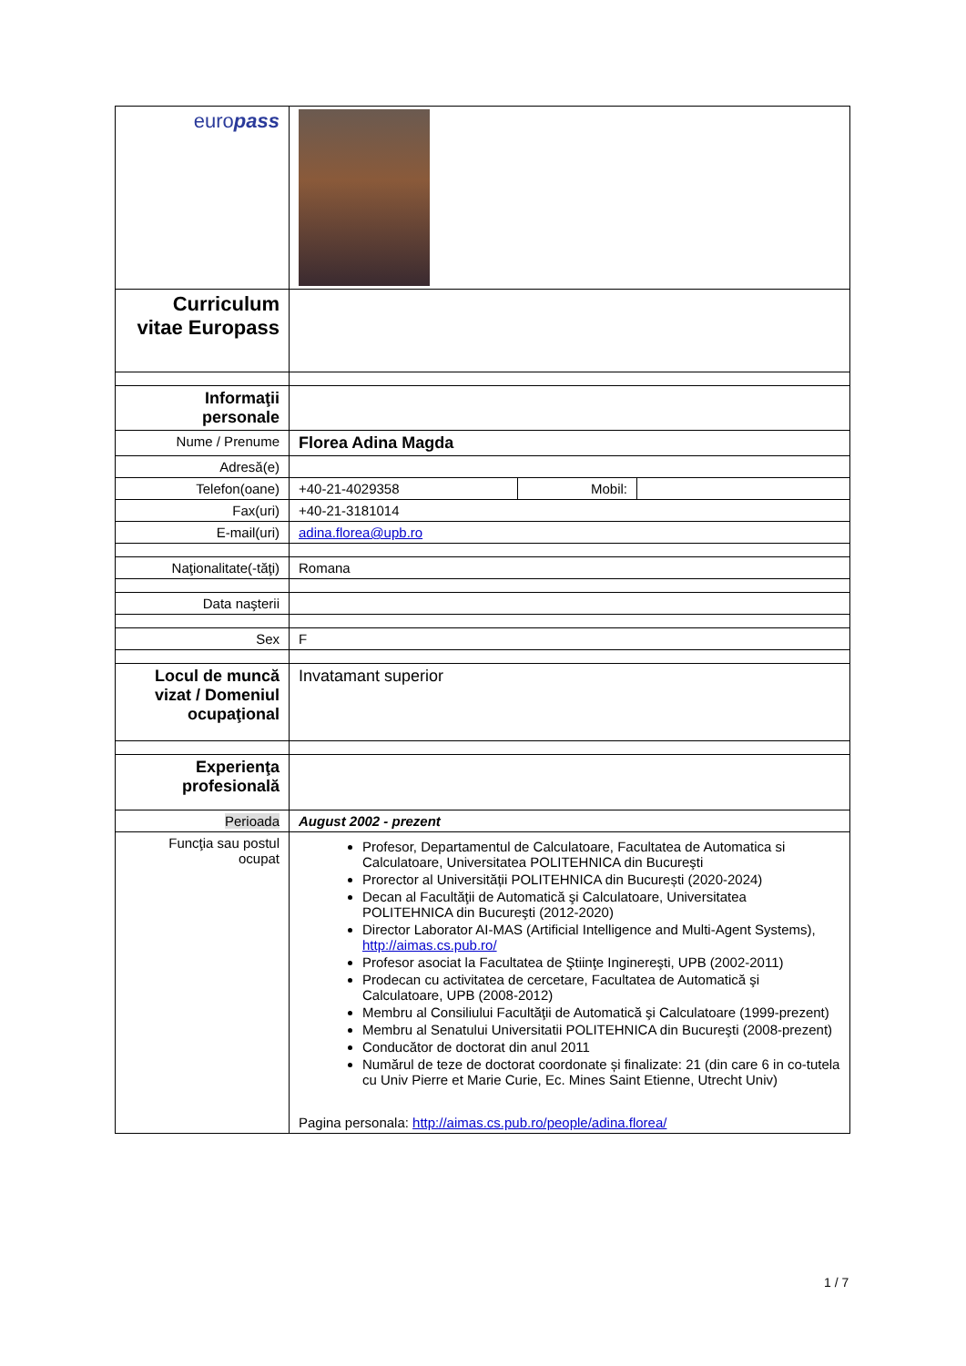| euro pass | |
| Curriculum vitae Europass | |
| Informaţii personale | |
| Nume / Prenume | Florea Adina Magda |
| Adresă(e) | |
| Telefon(oane) | / +40-21-4029358 / Mobil: / / |
| Fax(uri) | +40-21-3181014 |
| E-mail(uri) | adina.florea@upb.ro |
| Naţionalitate(-tăţi) | Romana |
| Data naşterii | |
| Sex | F |
| Locul de muncă vizat / Domeniul ocupaţional | Invatamant superior |
| Experienţa profesională | |
| Perioada | August 2002 - prezent |
| Funcţia sau postul ocupat | Profesor, Departamentul de Calculatoare, Facultatea de Automatica si Calculatoare, Universitatea POLITEHNICA din Bucureşti Prorector al Universității POLITEHNICA din București (2020-2024) Decan al Facultăţii de Automatică şi Calculatoare, Universitatea POLITEHNICA din Bucureşti (2012-2020) Director Laborator AI-MAS (Artificial Intelligence and Multi-Agent Systems), http://aimas.cs.pub.ro/ Profesor asociat la Facultatea de Ştiinţe Inginereşti, UPB (2002-2011) Prodecan cu activitatea de cercetare, Facultatea de Automatică şi Calculatoare, UPB (2008-2012) Membru al Consiliului Facultăţii de Automatică şi Calculatoare (1999-prezent) Membru al Senatului Universitatii POLITEHNICA din Bucureşti (2008-prezent) Conducător de doctorat din anul 2011 Numărul de teze de doctorat coordonate și finalizate: 21 (din care 6 in co-tutela cu Univ Pierre et Marie Curie, Ec. Mines Saint Etienne, Utrecht Univ) Pagina personala: http://aimas.cs.pub.ro/people/adina.florea/ |
1 / 7